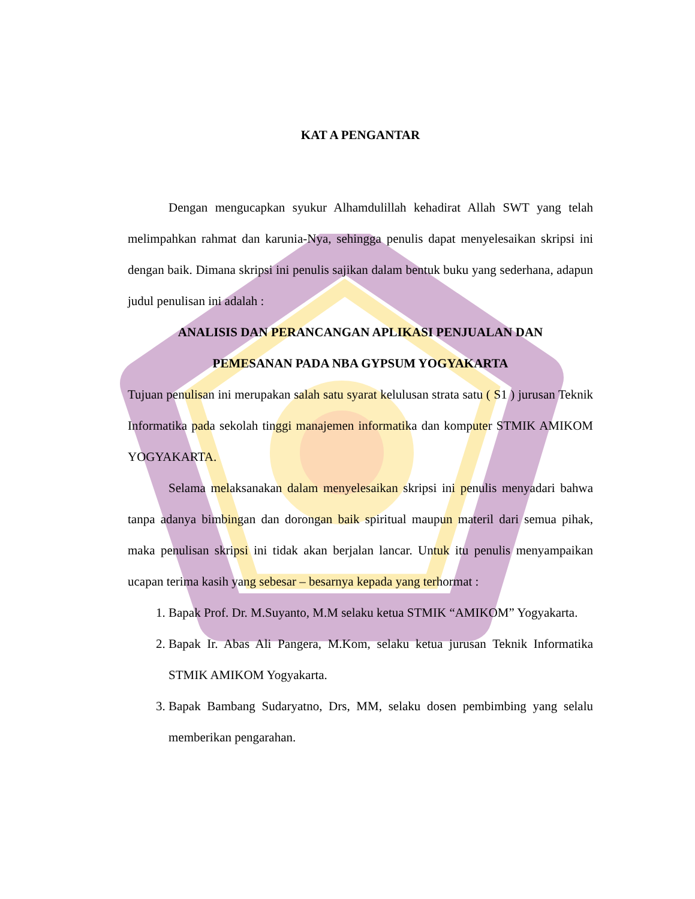KAT A PENGANTAR
Dengan mengucapkan syukur Alhamdulillah kehadirat Allah SWT yang telah melimpahkan rahmat dan karunia-Nya, sehingga penulis dapat menyelesaikan skripsi ini dengan baik. Dimana skripsi ini penulis sajikan dalam bentuk buku yang sederhana, adapun judul penulisan ini adalah :
ANALISIS DAN PERANCANGAN APLIKASI PENJUALAN DAN
PEMESANAN PADA NBA GYPSUM YOGYAKARTA
Tujuan penulisan ini merupakan salah satu syarat kelulusan strata satu ( S1 ) jurusan Teknik Informatika pada sekolah tinggi manajemen informatika dan komputer STMIK AMIKOM YOGYAKARTA.
Selama melaksanakan dalam menyelesaikan skripsi ini penulis menyadari bahwa tanpa adanya bimbingan dan dorongan baik spiritual maupun materil dari semua pihak, maka penulisan skripsi ini tidak akan berjalan lancar. Untuk itu penulis menyampaikan ucapan terima kasih yang sebesar – besarnya kepada yang terhormat :
1. Bapak Prof. Dr. M.Suyanto, M.M selaku ketua STMIK “AMIKOM” Yogyakarta.
2. Bapak Ir. Abas Ali Pangera, M.Kom, selaku ketua jurusan Teknik Informatika STMIK AMIKOM Yogyakarta.
3. Bapak Bambang Sudaryatno, Drs, MM, selaku dosen pembimbing yang selalu memberikan pengarahan.